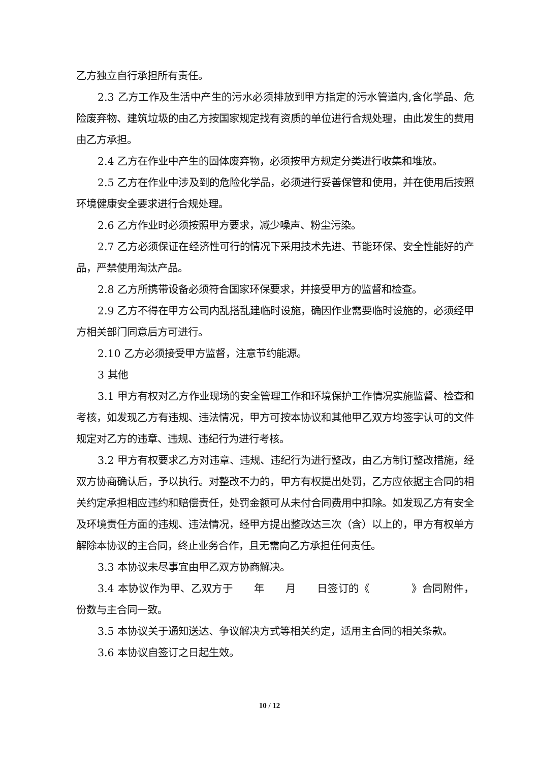乙方独立自行承担所有责任。
2.3 乙方工作及生活中产生的污水必须排放到甲方指定的污水管道内,含化学品、危险废弃物、建筑垃圾的由乙方按国家规定找有资质的单位进行合规处理，由此发生的费用由乙方承担。
2.4 乙方在作业中产生的固体废弃物，必须按甲方规定分类进行收集和堆放。
2.5 乙方在作业中涉及到的危险化学品，必须进行妥善保管和使用，并在使用后按照环境健康安全要求进行合规处理。
2.6 乙方作业时必须按照甲方要求，减少噪声、粉尘污染。
2.7 乙方必须保证在经济性可行的情况下采用技术先进、节能环保、安全性能好的产品，严禁使用淘汰产品。
2.8 乙方所携带设备必须符合国家环保要求，并接受甲方的监督和检查。
2.9 乙方不得在甲方公司内乱搭乱建临时设施，确因作业需要临时设施的，必须经甲方相关部门同意后方可进行。
2.10 乙方必须接受甲方监督，注意节约能源。
3 其他
3.1 甲方有权对乙方作业现场的安全管理工作和环境保护工作情况实施监督、检查和考核，如发现乙方有违规、违法情况，甲方可按本协议和其他甲乙双方均签字认可的文件规定对乙方的违章、违规、违纪行为进行考核。
3.2 甲方有权要求乙方对违章、违规、违纪行为进行整改，由乙方制订整改措施，经双方协商确认后，予以执行。对整改不力的，甲方有权提出处罚，乙方应依据主合同的相关约定承担相应违约和赔偿责任，处罚金额可从未付合同费用中扣除。如发现乙方有安全及环境责任方面的违规、违法情况，经甲方提出整改达三次（含）以上的，甲方有权单方解除本协议的主合同，终止业务合作，且无需向乙方承担任何责任。
3.3 本协议未尽事宜由甲乙双方协商解决。
3.4 本协议作为甲、乙双方于  年  月  日签订的《    》合同附件，份数与主合同一致。
3.5 本协议关于通知送达、争议解决方式等相关约定，适用主合同的相关条款。
3.6 本协议自签订之日起生效。
10 / 12